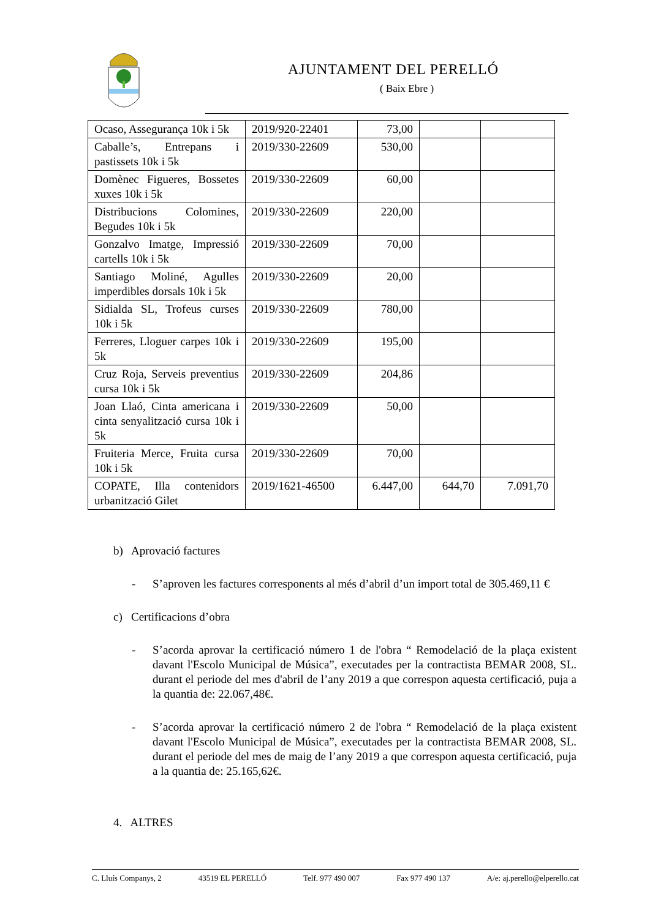AJUNTAMENT DEL PERELLÓ
( Baix Ebre )
| Ocaso, Assegurança 10k i 5k | 2019/920-22401 | 73,00 | | |
| Caballe’s, Entrepans i pastissets 10k i 5k | 2019/330-22609 | 530,00 | | |
| Domènec Figueres, Bossetes xuxes 10k i 5k | 2019/330-22609 | 60,00 | | |
| Distribucions Colomines, Begudes 10k i 5k | 2019/330-22609 | 220,00 | | |
| Gonzalvo Imatge, Impressió cartells 10k i 5k | 2019/330-22609 | 70,00 | | |
| Santiago Moliné, Agulles imperdibles dorsals 10k i 5k | 2019/330-22609 | 20,00 | | |
| Sidialda SL, Trofeus curses 10k i 5k | 2019/330-22609 | 780,00 | | |
| Ferreres, Lloguer carpes 10k i 5k | 2019/330-22609 | 195,00 | | |
| Cruz Roja, Serveis preventius cursa 10k i 5k | 2019/330-22609 | 204,86 | | |
| Joan Llaó, Cinta americana i cinta senyalització cursa 10k i 5k | 2019/330-22609 | 50,00 | | |
| Fruiteria Merce, Fruita cursa 10k i 5k | 2019/330-22609 | 70,00 | | |
| COPATE, Illa contenidors urbanització Gilet | 2019/1621-46500 | 6.447,00 | 644,70 | 7.091,70 |
b) Aprovació factures
- S’aproven les factures corresponents al més d’abril d’un import total de 305.469,11 €
c) Certificacions d’obra
- S’acorda aprovar la certificació número 1 de l'obra “ Remodelació de la plaça existent davant l'Escolo Municipal de Música”, executades per la contractista BEMAR 2008, SL. durant el periode del mes d'abril de l’any 2019 a que correspon aquesta certificació, puja a la quantia de: 22.067,48€.
- S’acorda aprovar la certificació número 2 de l'obra “ Remodelació de la plaça existent davant l'Escolo Municipal de Música”, executades per la contractista BEMAR 2008, SL. durant el periode del mes de maig de l’any 2019 a que correspon aquesta certificació, puja a la quantia de: 25.165,62€.
4. ALTRES
C. Lluís Companys, 2 43519 EL PERELLÓ Telf. 977 490 007 Fax 977 490 137 A/e: aj.perello@elperello.cat